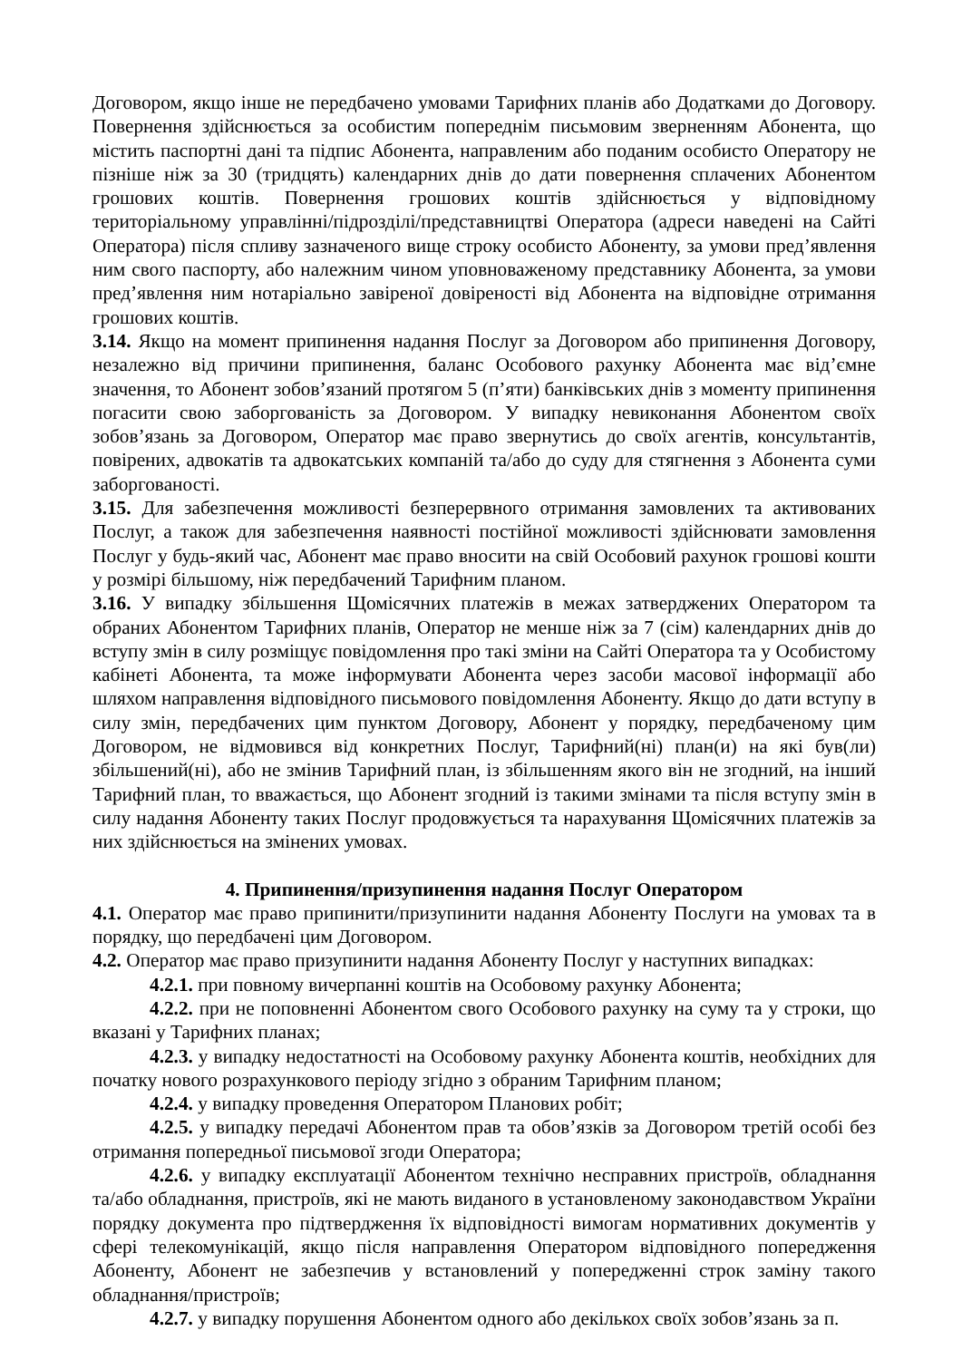Договором, якщо інше не передбачено умовами Тарифних планів або Додатками до Договору. Повернення здійснюється за особистим попереднім письмовим зверненням Абонента, що містить паспортні дані та підпис Абонента, направленим або поданим особисто Оператору не пізніше ніж за 30 (тридцять) календарних днів до дати повернення сплачених Абонентом грошових коштів. Повернення грошових коштів здійснюється у відповідному територіальному управлінні/підрозділі/представництві Оператора (адреси наведені на Сайті Оператора) після спливу зазначеного вище строку особисто Абоненту, за умови пред’явлення ним свого паспорту, або належним чином уповноваженому представнику Абонента, за умови пред’явлення ним нотаріально завіреної довіреності від Абонента на відповідне отримання грошових коштів.
3.14. Якщо на момент припинення надання Послуг за Договором або припинення Договору, незалежно від причини припинення, баланс Особового рахунку Абонента має від’ємне значення, то Абонент зобов’язаний протягом 5 (п’яти) банківських днів з моменту припинення погасити свою заборгованість за Договором. У випадку невиконання Абонентом своїх зобов’язань за Договором, Оператор має право звернутись до своїх агентів, консультантів, повірених, адвокатів та адвокатських компаній та/або до суду для стягнення з Абонента суми заборгованості.
3.15. Для забезпечення можливості безперервного отримання замовлених та активованих Послуг, а також для забезпечення наявності постійної можливості здійснювати замовлення Послуг у будь-який час, Абонент має право вносити на свій Особовий рахунок грошові кошти у розмірі більшому, ніж передбачений Тарифним планом.
3.16. У випадку збільшення Щомісячних платежів в межах затверджених Оператором та обраних Абонентом Тарифних планів, Оператор не менше ніж за 7 (сім) календарних днів до вступу змін в силу розміщує повідомлення про такі зміни на Сайті Оператора та у Особистому кабінеті Абонента, та може інформувати Абонента через засоби масової інформації або шляхом направлення відповідного письмового повідомлення Абоненту. Якщо до дати вступу в силу змін, передбачених цим пунктом Договору, Абонент у порядку, передбаченому цим Договором, не відмовився від конкретних Послуг, Тарифний(ні) план(и) на які був(ли) збільшений(ні), або не змінив Тарифний план, із збільшенням якого він не згодний, на інший Тарифний план, то вважається, що Абонент згодний із такими змінами та після вступу змін в силу надання Абоненту таких Послуг продовжується та нарахування Щомісячних платежів за них здійснюється на змінених умовах.
4. Припинення/призупинення надання Послуг Оператором
4.1. Оператор має право припинити/призупинити надання Абоненту Послуги на умовах та в порядку, що передбачені цим Договором.
4.2. Оператор має право призупинити надання Абоненту Послуг у наступних випадках:
4.2.1. при повному вичерпанні коштів на Особовому рахунку Абонента;
4.2.2. при не поповненні Абонентом свого Особового рахунку на суму та у строки, що вказані у Тарифних планах;
4.2.3. у випадку недостатності на Особовому рахунку Абонента коштів, необхідних для початку нового розрахункового періоду згідно з обраним Тарифним планом;
4.2.4. у випадку проведення Оператором Планових робіт;
4.2.5. у випадку передачі Абонентом прав та обов’язків за Договором третій особі без отримання попередньої письмової згоди Оператора;
4.2.6. у випадку експлуатації Абонентом технічно несправних пристроїв, обладнання та/або обладнання, пристроїв, які не мають виданого в установленому законодавством України порядку документа про підтвердження їх відповідності вимогам нормативних документів у сфері телекомунікацій, якщо після направлення Оператором відповідного попередження Абоненту, Абонент не забезпечив у встановлений у попередженні строк заміну такого обладнання/пристроїв;
4.2.7. у випадку порушення Абонентом одного або декількох своїх зобов’язань за п.